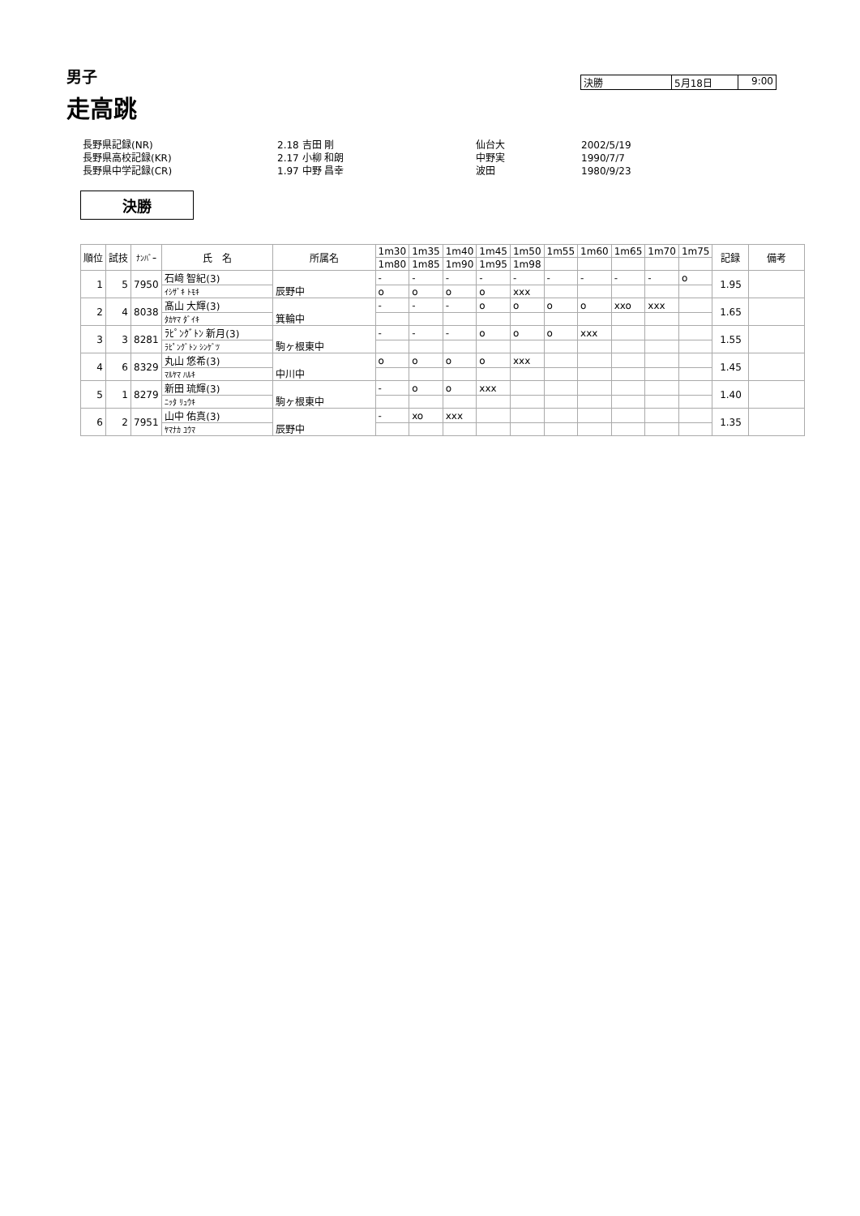男子
走高跳
決勝 5月18日 9:00
| 長野県記録(NR) | 2.18 吉田 剛 | 仙台大 | 2002/5/19 |
| 長野県高校記録(KR) | 2.17 小柳 和朗 | 中野実 | 1990/7/7 |
| 長野県中学記録(CR) | 1.97 中野 昌幸 | 波田 | 1980/9/23 |
決勝
| 順位 | 試技 | ﾅﾝﾊﾞｰ | 氏 名 | 所属名 | 1m30 | 1m35 | 1m40 | 1m45 | 1m50 | 1m55 | 1m60 | 1m65 | 1m70 | 1m75 | 記録 | 備考 |
| --- | --- | --- | --- | --- | --- | --- | --- | --- | --- | --- | --- | --- | --- | --- | --- | --- |
| | | | | | 1m80 | 1m85 | 1m90 | 1m95 | 1m98 | | | | | | | |
| 1 | 5 | 7950 | 石﨑 智紀(3) | 辰野中 | - | - | - | - | - | - | - | - | - | o | 1.95 | |
| | | | ｲｼｻﾞｷ ﾄﾓｷ | | o | o | o | o | xxx | | | | | | | |
| 2 | 4 | 8038 | 髙山 大輝(3) | 箕輪中 | - | - | - | o | o | o | o | xxo | xxx | | 1.65 | |
| | | | ﾀｶﾔﾏ ﾀﾞｲｷ | | | | | | | | | | | | | |
| 3 | 3 | 8281 | ﾗﾋﾟﾝｸﾞﾄﾝ 新月(3) | 駒ヶ根東中 | - | - | - | o | o | o | xxx | | | | 1.55 | |
| | | | ﾗﾋﾟﾝｸﾞﾄﾝ ｼﾝｹﾞﾂ | | | | | | | | | | | | | |
| 4 | 6 | 8329 | 丸山 悠希(3) | 中川中 | o | o | o | o | xxx | | | | | | 1.45 | |
| | | | ﾏﾙﾔﾏ ﾊﾙｷ | | | | | | | | | | | | | |
| 5 | 1 | 8279 | 新田 琉輝(3) | 駒ヶ根東中 | - | o | o | xxx | | | | | | | 1.40 | |
| | | | ﾆｯﾀ ﾘｭｳｷ | | | | | | | | | | | | | |
| 6 | 2 | 7951 | 山中 佑真(3) | 辰野中 | - | xo | xxx | | | | | | | | 1.35 | |
| | | | ﾔﾏﾅｶ ﾕｳﾏ | | | | | | | | | | | | | |